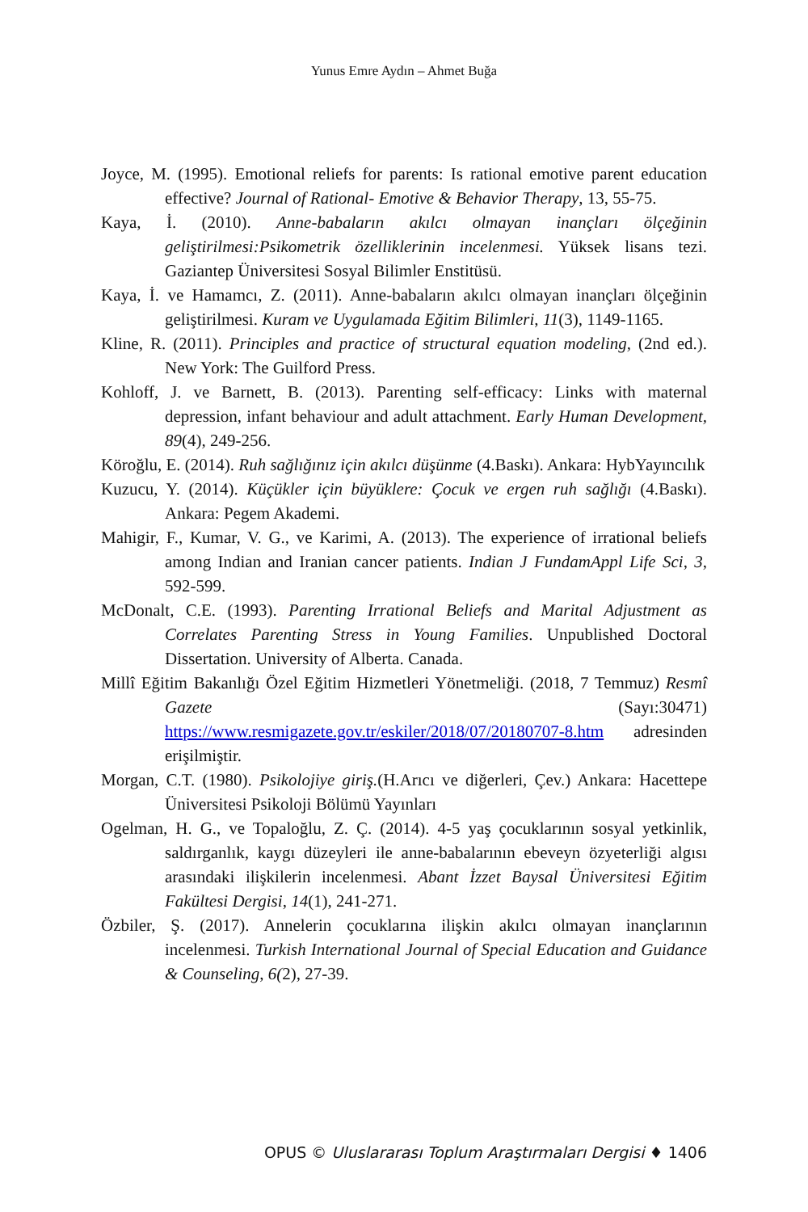Yunus Emre Aydın – Ahmet Buğa
Joyce, M. (1995). Emotional reliefs for parents: Is rational emotive parent education effective? Journal of Rational- Emotive & Behavior Therapy, 13, 55-75.
Kaya, İ. (2010). Anne-babaların akılcı olmayan inançları ölçeğinin geliştirilmesi:Psikometrik özelliklerinin incelenmesi. Yüksek lisans tezi. Gaziantep Üniversitesi Sosyal Bilimler Enstitüsü.
Kaya, İ. ve Hamamcı, Z. (2011). Anne-babaların akılcı olmayan inançları ölçeğinin geliştirilmesi. Kuram ve Uygulamada Eğitim Bilimleri, 11(3), 1149-1165.
Kline, R. (2011). Principles and practice of structural equation modeling, (2nd ed.). New York: The Guilford Press.
Kohloff, J. ve Barnett, B. (2013). Parenting self-efficacy: Links with maternal depression, infant behaviour and adult attachment. Early Human Development, 89(4), 249-256.
Köroğlu, E. (2014). Ruh sağlığınız için akılcı düşünme (4.Baskı). Ankara: HybYayıncılık
Kuzucu, Y. (2014). Küçükler için büyüklere: Çocuk ve ergen ruh sağlığı (4.Baskı). Ankara: Pegem Akademi.
Mahigir, F., Kumar, V. G., ve Karimi, A. (2013). The experience of irrational beliefs among Indian and Iranian cancer patients. Indian J FundamAppl Life Sci, 3, 592-599.
McDonalt, C.E. (1993). Parenting Irrational Beliefs and Marital Adjustment as Correlates Parenting Stress in Young Families. Unpublished Doctoral Dissertation. University of Alberta. Canada.
Millî Eğitim Bakanlığı Özel Eğitim Hizmetleri Yönetmeliği. (2018, 7 Temmuz) Resmî Gazete (Sayı:30471) https://www.resmigazete.gov.tr/eskiler/2018/07/20180707-8.htm adresinden erişilmiştir.
Morgan, C.T. (1980). Psikolojiye giriş.(H.Arıcı ve diğerleri, Çev.) Ankara: Hacettepe Üniversitesi Psikoloji Bölümü Yayınları
Ogelman, H. G., ve Topaloğlu, Z. Ç. (2014). 4-5 yaş çocuklarının sosyal yetkinlik, saldırganlık, kaygı düzeyleri ile anne-babalarının ebeveyn özyeterliği algısı arasındaki ilişkilerin incelenmesi. Abant İzzet Baysal Üniversitesi Eğitim Fakültesi Dergisi, 14(1), 241-271.
Özbiler, Ş. (2017). Annelerin çocuklarına ilişkin akılcı olmayan inançlarının incelenmesi. Turkish International Journal of Special Education and Guidance & Counseling, 6(2), 27-39.
OPUS © Uluslararası Toplum Araştırmaları Dergisi ♦ 1406